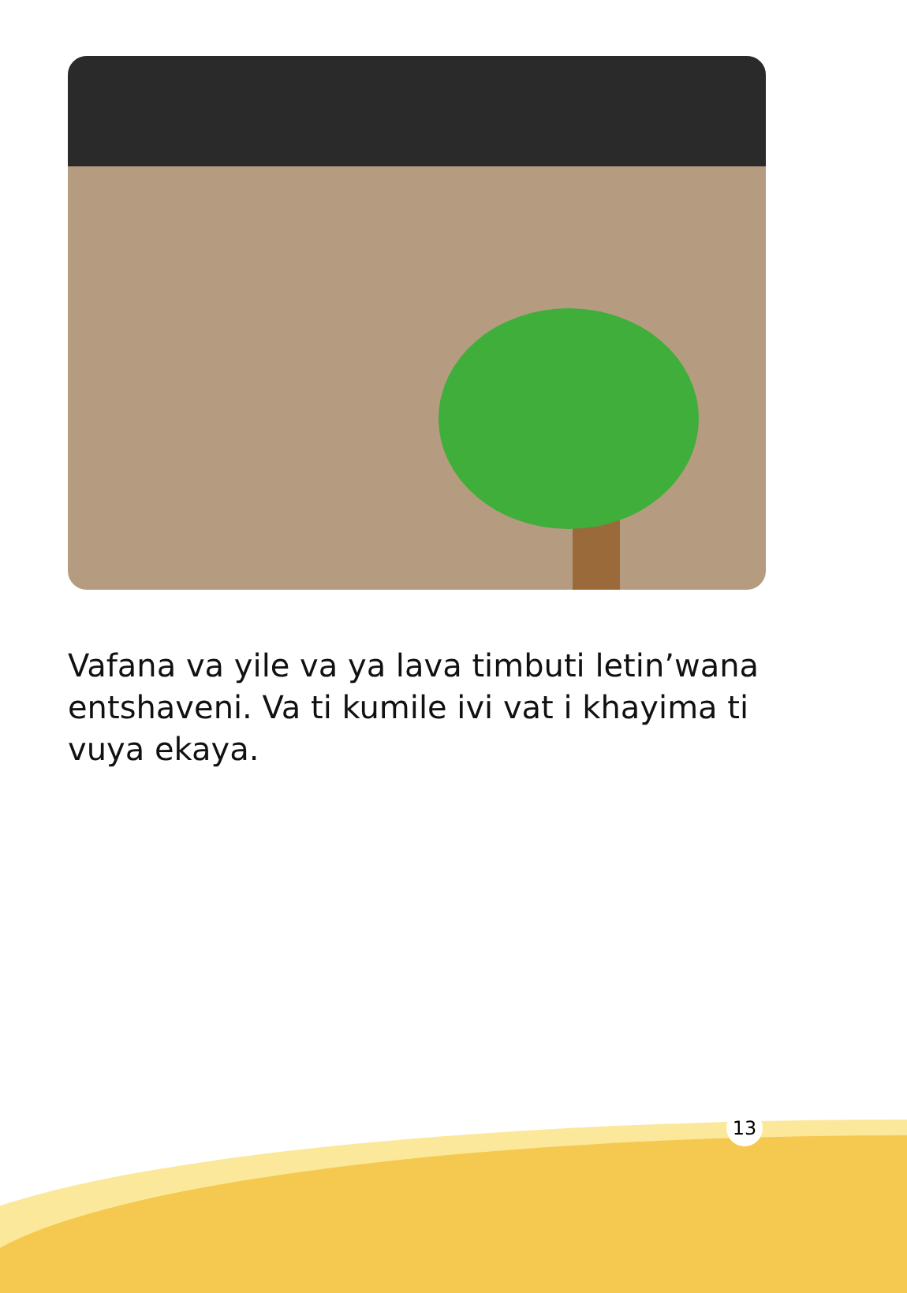Vafana va yile va ya lava timbuti letin’wana entshaveni. Va ti kumile ivi vat i khayima ti vuya ekaya.
13